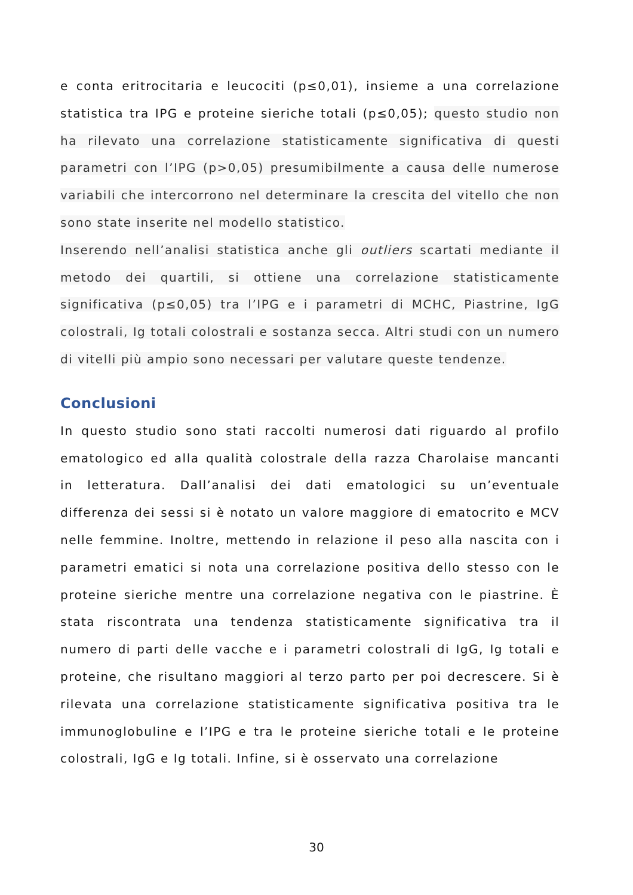e conta eritrocitaria e leucociti (p≤0,01), insieme a una correlazione statistica tra IPG e proteine sieriche totali (p≤0,05); questo studio non ha rilevato una correlazione statisticamente significativa di questi parametri con l’IPG (p>0,05) presumibilmente a causa delle numerose variabili che intercorrono nel determinare la crescita del vitello che non sono state inserite nel modello statistico.
Inserendo nell’analisi statistica anche gli outliers scartati mediante il metodo dei quartili, si ottiene una correlazione statisticamente significativa (p≤0,05) tra l’IPG e i parametri di MCHC, Piastrine, IgG colostrali, Ig totali colostrali e sostanza secca. Altri studi con un numero di vitelli più ampio sono necessari per valutare queste tendenze.
Conclusioni
In questo studio sono stati raccolti numerosi dati riguardo al profilo ematologico ed alla qualità colostrale della razza Charolaise mancanti in letteratura. Dall’analisi dei dati ematologici su un’eventuale differenza dei sessi si è notato un valore maggiore di ematocrito e MCV nelle femmine. Inoltre, mettendo in relazione il peso alla nascita con i parametri ematici si nota una correlazione positiva dello stesso con le proteine sieriche mentre una correlazione negativa con le piastrine. È stata riscontrata una tendenza statisticamente significativa tra il numero di parti delle vacche e i parametri colostrali di IgG, Ig totali e proteine, che risultano maggiori al terzo parto per poi decrescere. Si è rilevata una correlazione statisticamente significativa positiva tra le immunoglobuline e l’IPG e tra le proteine sieriche totali e le proteine colostrali, IgG e Ig totali. Infine, si è osservato una correlazione
30